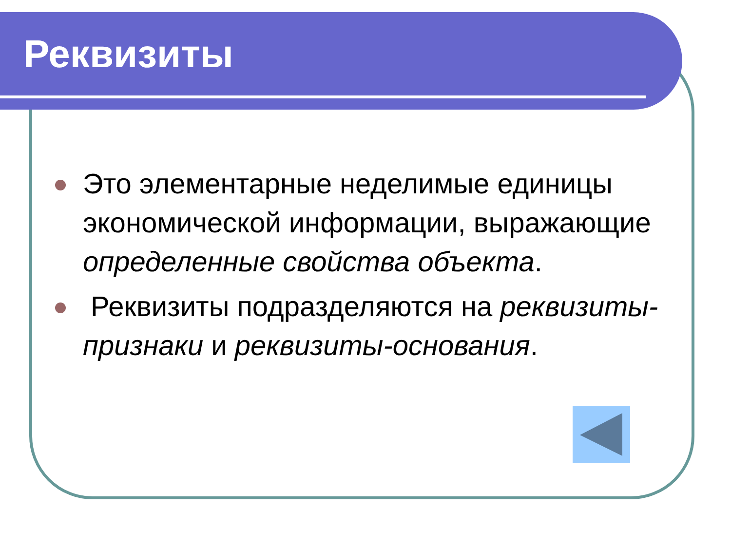Реквизиты
Это элементарные неделимые единицы экономической информации, выражающие определенные свойства объекта.
Реквизиты подразделяются на реквизиты-признаки и реквизиты-основания.